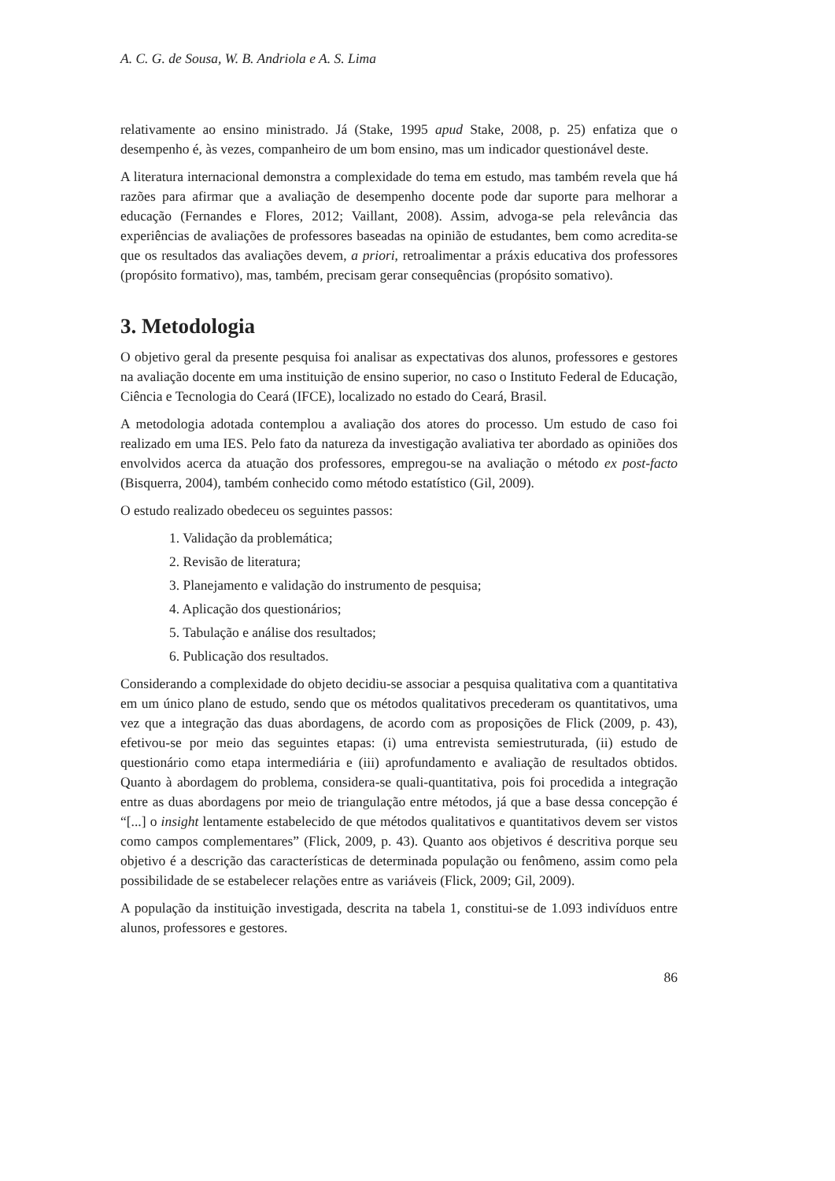A. C. G. de Sousa, W. B. Andriola e A. S. Lima
relativamente ao ensino ministrado. Já (Stake, 1995 apud Stake, 2008, p. 25) enfatiza que o desempenho é, às vezes, companheiro de um bom ensino, mas um indicador questionável deste.
A literatura internacional demonstra a complexidade do tema em estudo, mas também revela que há razões para afirmar que a avaliação de desempenho docente pode dar suporte para melhorar a educação (Fernandes e Flores, 2012; Vaillant, 2008). Assim, advoga-se pela relevância das experiências de avaliações de professores baseadas na opinião de estudantes, bem como acredita-se que os resultados das avaliações devem, a priori, retroalimentar a práxis educativa dos professores (propósito formativo), mas, também, precisam gerar consequências (propósito somativo).
3. Metodologia
O objetivo geral da presente pesquisa foi analisar as expectativas dos alunos, professores e gestores na avaliação docente em uma instituição de ensino superior, no caso o Instituto Federal de Educação, Ciência e Tecnologia do Ceará (IFCE), localizado no estado do Ceará, Brasil.
A metodologia adotada contemplou a avaliação dos atores do processo. Um estudo de caso foi realizado em uma IES. Pelo fato da natureza da investigação avaliativa ter abordado as opiniões dos envolvidos acerca da atuação dos professores, empregou-se na avaliação o método ex post-facto (Bisquerra, 2004), também conhecido como método estatístico (Gil, 2009).
O estudo realizado obedeceu os seguintes passos:
1. Validação da problemática;
2. Revisão de literatura;
3. Planejamento e validação do instrumento de pesquisa;
4. Aplicação dos questionários;
5. Tabulação e análise dos resultados;
6. Publicação dos resultados.
Considerando a complexidade do objeto decidiu-se associar a pesquisa qualitativa com a quantitativa em um único plano de estudo, sendo que os métodos qualitativos precederam os quantitativos, uma vez que a integração das duas abordagens, de acordo com as proposições de Flick (2009, p. 43), efetivou-se por meio das seguintes etapas: (i) uma entrevista semiestruturada, (ii) estudo de questionário como etapa intermediária e (iii) aprofundamento e avaliação de resultados obtidos. Quanto à abordagem do problema, considera-se quali-quantitativa, pois foi procedida a integração entre as duas abordagens por meio de triangulação entre métodos, já que a base dessa concepção é “[...] o insight lentamente estabelecido de que métodos qualitativos e quantitativos devem ser vistos como campos complementares” (Flick, 2009, p. 43). Quanto aos objetivos é descritiva porque seu objetivo é a descrição das características de determinada população ou fenômeno, assim como pela possibilidade de se estabelecer relações entre as variáveis (Flick, 2009; Gil, 2009).
A população da instituição investigada, descrita na tabela 1, constitui-se de 1.093 indivíduos entre alunos, professores e gestores.
86